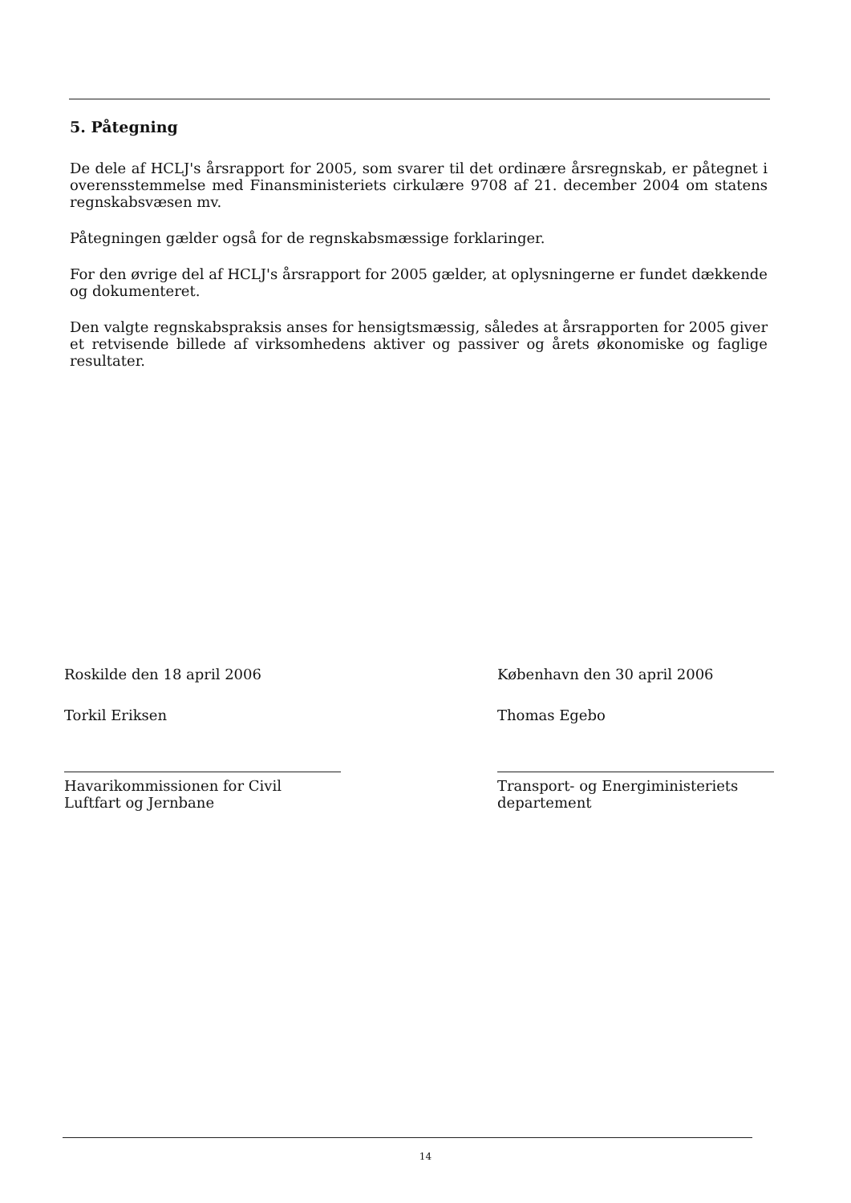5. Påtegning
De dele af HCLJ's årsrapport for 2005, som svarer til det ordinære årsregnskab, er påtegnet i overensstemmelse med Finansministeriets cirkulære 9708 af 21. december 2004 om statens regnskabsvæsen mv.
Påtegningen gælder også for de regnskabsmæssige forklaringer.
For den øvrige del af HCLJ's årsrapport for 2005 gælder, at oplysningerne er fundet dækkende og dokumenteret.
Den valgte regnskabspraksis anses for hensigtsmæssig, således at årsrapporten for 2005 giver et retvisende billede af virksomhedens aktiver og passiver og årets økonomiske og faglige resultater.
Roskilde den 18 april 2006
Torkil Eriksen
Havarikommissionen for Civil Luftfart og Jernbane
København den 30 april 2006
Thomas Egebo
Transport- og Energiministeriets departement
14